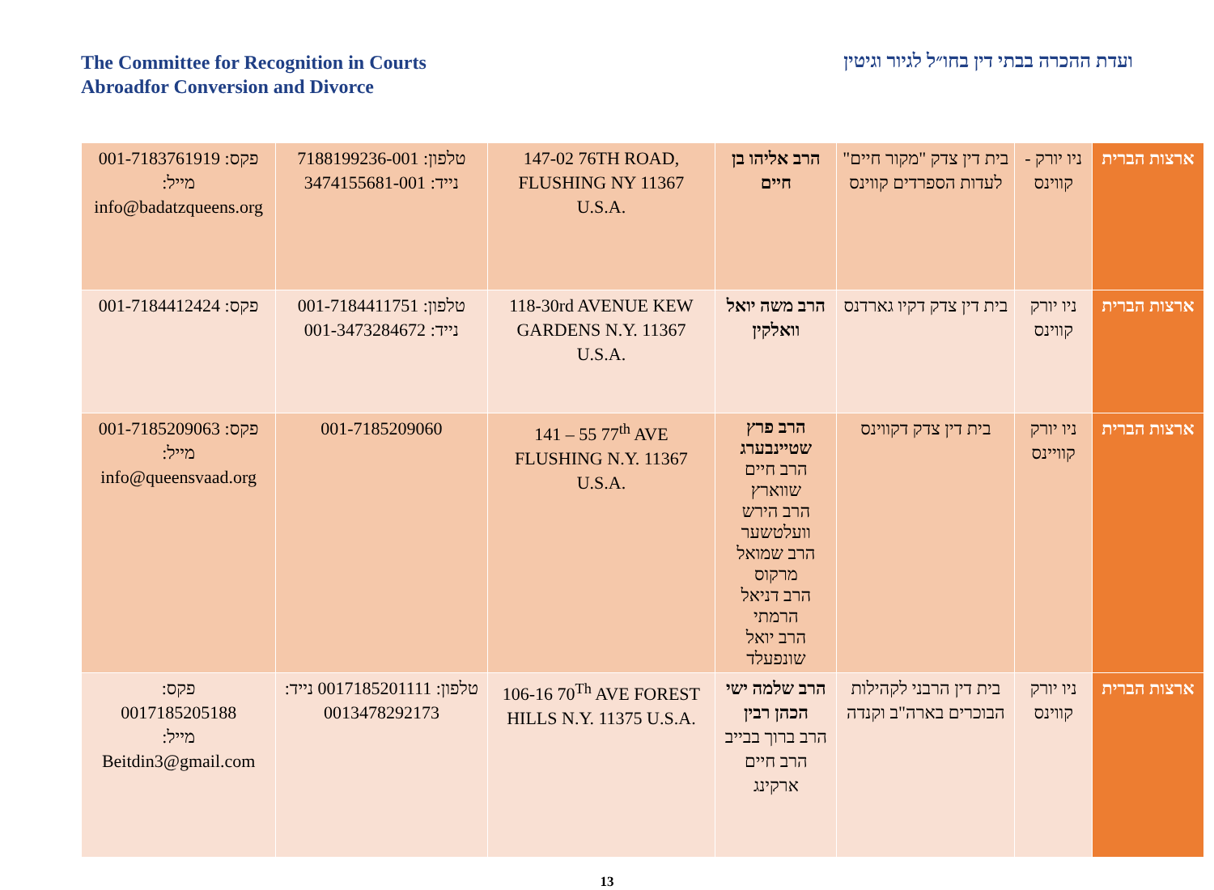The Committee for Recognition in Courts
Abroadfor Conversion and Divorce
ועדת ההכרה בבתי דין בחו״ל לגיור וגיטין
| ארצות הברית | ניו יורק - קווינס | בית דין צדק "מקור חיים" לעדות הספרדים קווינס | הרב אליהו בן חיים | 147-02 76TH ROAD, FLUSHING NY 11367 U.S.A. | טלפון: 7188199236-001 נייד: 3474155681-001 | פקס: 001-7183761919 מייל: info@badatzqueens.org |
| ארצות הברית | ניו יורק קווינס | בית דין צדק דקיו גארדנס | הרב משה יואל וואלקין | 118-30rd AVENUE KEW GARDENS N.Y. 11367 U.S.A. | טלפון: 001-7184411751 נייד: 001-3473284672 | פקס: 001-7184412424 |
| ארצות הברית | ניו יורק קוויינס | בית דין צדק דקווינס | הרב פרץ שטיינבערג הרב חיים שווארץ הרב הירש וועלטשער הרב שמואל מרקוס הרב דניאל הרמתי הרב יואל שונפעלד | 141 – 55 77<sup>th</sup> AVE FLUSHING N.Y. 11367 U.S.A. | 001-7185209060 | פקס: 001-7185209063 מייל: info@queensvaad.org |
| ארצות הברית | ניו יורק קווינס | בית דין הרבני לקהילות הבוכרים בארה"ב וקנדה | הרב שלמה ישי הכהן רבין הרב ברוך בבייב הרב חיים ארקינג | 106-16 70<sup>Th</sup> AVE FOREST HILLS N.Y. 11375 U.S.A. | טלפון: 0017185201111 נייד: 0013478292173 | פקס: 0017185205188 מייל: Beitdin3@gmail.com |
13